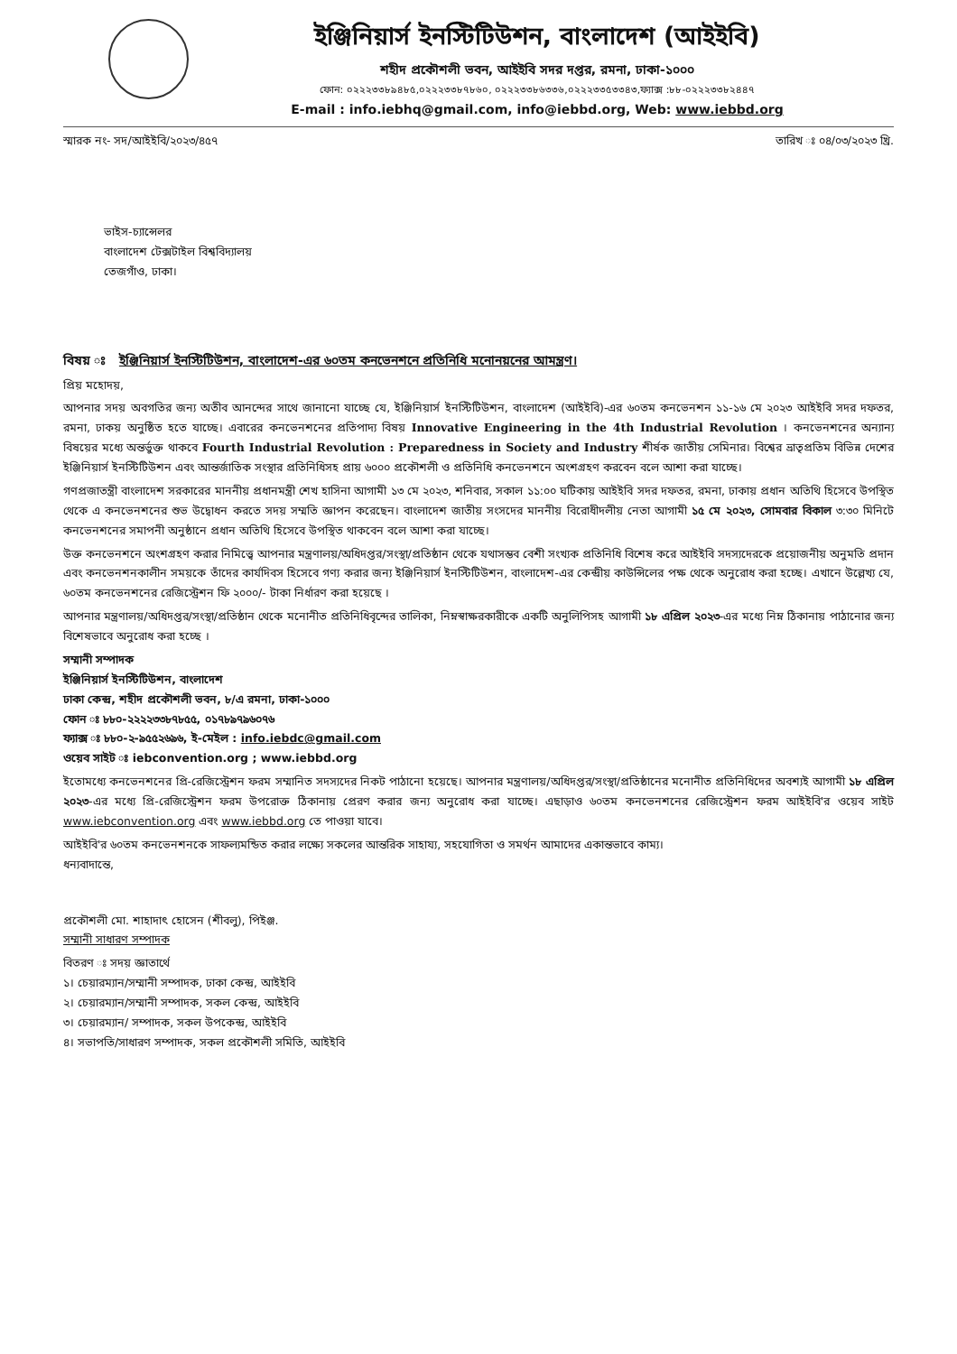ইঞ্জিনিয়ার্স ইনস্টিটিউশন, বাংলাদেশ (আইইবি)
শহীদ প্রকৌশলী ভবন, আইইবি সদর দপ্তর, রমনা, ঢাকা-১০০০
ফোন: ০২২২৩৩৮৯৪৮৫,০২২২৩৩৮৭৮৬০, ০২২২৩৩৮৬৩৩৬,০২২২৩৩৫৩৩৪৩,ফ্যাক্স :৮৮-০২২২৩৩৮২৪৪৭
E-mail : info.iebhq@gmail.com, info@iebbd.org, Web: www.iebbd.org
স্মারক নং- সদ/আইইবি/২০২৩/৪৫৭ তারিখ ঃ ০৪/০৩/২০২৩ খ্রি.
ভাইস-চ্যান্সেলর
বাংলাদেশ টেক্সটাইল বিশ্ববিদ্যালয়
তেজগাঁও, ঢাকা।
বিষয় ঃ ইঞ্জিনিয়ার্স ইনস্টিটিউশন, বাংলাদেশ-এর ৬০তম কনভেনশনে প্রতিনিধি মনোনয়নের আমন্ত্রণ।
প্রিয় মহোদয়,
আপনার সদয় অবগতির জন্য অতীব আনন্দের সাথে জানানো যাচ্ছে যে, ইঞ্জিনিয়ার্স ইনস্টিটিউশন, বাংলাদেশ (আইইবি)-এর ৬০তম কনভেনশন ১১-১৬ মে ২০২৩ আইইবি সদর দফতর, রমনা, ঢাকয় অনুষ্ঠিত হতে যাচ্ছে। এবারের কনভেনশনের প্রতিপাদ্য বিষয় Innovative Engineering in the 4th Industrial Revolution । কনভেনশনের অন্যান্য বিষয়ের মধ্যে অন্তর্ভুক্ত থাকবে Fourth Industrial Revolution : Preparedness in Society and Industry শীর্ষক জাতীয় সেমিনার। বিশ্বের ভ্রাতৃপ্রতিম বিভিন্ন দেশের ইঞ্জিনিয়ার্স ইনস্টিটিউশন এবং আন্তর্জাতিক সংস্থার প্রতিনিধিসহ প্রায় ৬০০০ প্রকৌশলী ও প্রতিনিধি কনভেনশনে অংশগ্রহণ করবেন বলে আশা করা যাচ্ছে।
গণপ্রজাতন্ত্রী বাংলাদেশ সরকারের মাননীয় প্রধানমন্ত্রী শেখ হাসিনা আগামী ১৩ মে ২০২৩, শনিবার, সকাল ১১:০০ ঘটিকায় আইইবি সদর দফতর, রমনা, ঢাকায় প্রধান অতিথি হিসেবে উপস্থিত থেকে এ কনভেনশনের শুভ উদ্বোধন করতে সদয় সম্মতি জ্ঞাপন করেছেন। বাংলাদেশ জাতীয় সংসদের মাননীয় বিরোধীদলীয় নেতা আগামী ১৫ মে ২০২৩, সোমবার বিকাল ৩:৩০ মিনিটে কনভেনশনের সমাপনী অনুষ্ঠানে প্রধান অতিথি হিসেবে উপস্থিত থাকবেন বলে আশা করা যাচ্ছে।
উক্ত কনভেনশনে অংশগ্রহণ করার নিমিত্ত্বে আপনার মন্ত্রণালয়/অধিদপ্তর/সংস্থা/প্রতিষ্ঠান থেকে যথাসম্ভব বেশী সংখ্যক প্রতিনিধি বিশেষ করে আইইবি সদস্যদেরকে প্রয়োজনীয় অনুমতি প্রদান এবং কনভেনশনকালীন সময়কে তাঁদের কার্যদিবস হিসেবে গণ্য করার জন্য ইঞ্জিনিয়ার্স ইনস্টিটিউশন, বাংলাদেশ-এর কেন্দ্রীয় কাউন্সিলের পক্ষ থেকে অনুরোধ করা হচ্ছে। এখানে উল্লেখ্য যে, ৬০তম কনভেনশনের রেজিস্ট্রেশন ফি ২০০০/- টাকা নির্ধারণ করা হয়েছে ।
আপনার মন্ত্রণালয়/অধিদপ্তর/সংস্থা/প্রতিষ্ঠান থেকে মনোনীত প্রতিনিধিবৃন্দের তালিকা, নিম্নস্বাক্ষরকারীকে একটি অনুলিপিসহ আগামী ১৮ এপ্রিল ২০২৩-এর মধ্যে নিম্ন ঠিকানায় পাঠানোর জন্য বিশেষভাবে অনুরোধ করা হচ্ছে ।
সম্মানী সম্পাদক
ইঞ্জিনিয়ার্স ইনস্টিটিউশন, বাংলাদেশ
ঢাকা কেন্দ্র, শহীদ প্রকৌশলী ভবন, ৮/এ রমনা, ঢাকা-১০০০
ফোন ঃ ৮৮০-২২২২৩৩৮৭৮৫৫, ০১৭৮৯৭৯৬০৭৬
ফ্যাক্স ঃ ৮৮০-২-৯৫৫২৬৯৬, ই-মেইল : info.iebdc@gmail.com
ওয়েব সাইট ঃ iebconvention.org ; www.iebbd.org
ইতোমধ্যে কনভেনশনের প্রি-রেজিস্ট্রেশন ফরম সম্মানিত সদস্যদের নিকট পাঠানো হয়েছে। আপনার মন্ত্রণালয়/অধিদপ্তর/সংস্থা/প্রতিষ্ঠানের মনোনীত প্রতিনিধিদের অবশ্যই আগামী ১৮ এপ্রিল ২০২৩-এর মধ্যে প্রি-রেজিস্ট্রেশন ফরম উপরোক্ত ঠিকানায় প্রেরণ করার জন্য অনুরোধ করা যাচ্ছে। এছাড়াও ৬০তম কনভেনশনের রেজিস্ট্রেশন ফরম আইইবি'র ওয়েব সাইট www.iebconvention.org এবং www.iebbd.org তে পাওয়া যাবে।
আইইবি'র ৬০তম কনভেনশনকে সাফল্যমন্ডিত করার লক্ষ্যে সকলের আন্তরিক সাহায্য, সহযোগিতা ও সমর্থন আমাদের একান্তভাবে কাম্য।
ধন্যবাদান্তে,
প্রকৌশলী মো. শাহাদাৎ হোসেন (শীবলু), পিইঞ্জ.
সম্মানী সাধারণ সম্পাদক
বিতরণ ঃ সদয় জ্ঞাতার্থে
১। চেয়ারম্যান/সম্মানী সম্পাদক, ঢাকা কেন্দ্র, আইইবি
২। চেয়ারম্যান/সম্মানী সম্পাদক, সকল কেন্দ্র, আইইবি
৩। চেয়ারম্যান/ সম্পাদক, সকল উপকেন্দ্র, আইইবি
৪। সভাপতি/সাধারণ সম্পাদক, সকল প্রকৌশলী সমিতি, আইইবি